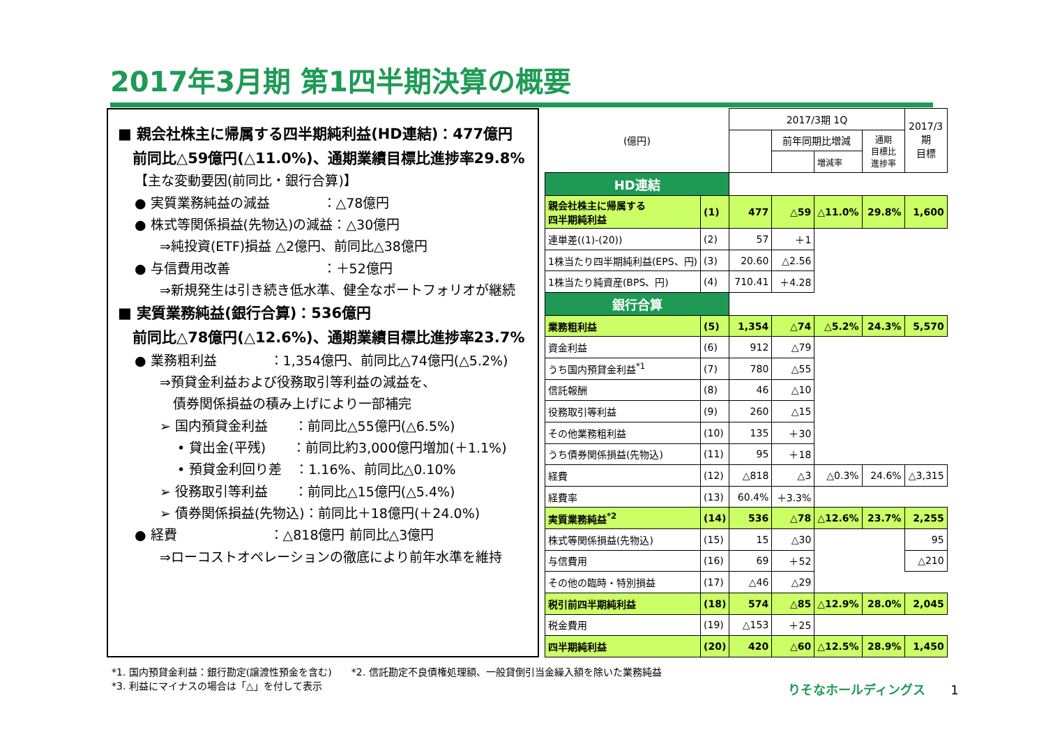2017年3月期 第1四半期決算の概要
■ 親会社株主に帰属する四半期純利益(HD連結)：477億円
　前同比△59億円(△11.0%)、通期業績目標比進捗率29.8%
【主な変動要因(前同比・銀行合算)】
● 実質業務純益の減益　　　　：△78億円
● 株式等関係損益(先物込)の減益：△30億円
⇒純投資(ETF)損益 △2億円、前同比△38億円
● 与信費用改善　　　　　　　：＋52億円
⇒新規発生は引き続き低水準、健全なポートフォリオが継続
■ 実質業務純益(銀行合算)：536億円
　前同比△78億円(△12.6%)、通期業績目標比進捗率23.7%
● 業務粗利益　　　　：1,354億円、前同比△74億円(△5.2%)
⇒預貸金利益および役務取引等利益の減益を、
　債券関係損益の積み上げにより一部補完
➢ 国内預貸金利益　　：前同比△55億円(△6.5%)
• 貸出金(平残)　　：前同比約3,000億円増加(＋1.1%)
• 預貸金利回り差　：1.16%、前同比△0.10%
➢ 役務取引等利益　　：前同比△15億円(△5.4%)
➢ 債券関係損益(先物込)：前同比＋18億円(＋24.0%)
● 経費　　　　　　　：△818億円 前同比△3億円
⇒ローコストオペレーションの徹底により前年水準を維持
| (億円) | | 2017/3期 1Q | | | | 2017/3期 目標 |
| | | | 前年同期比増減 | | 通期 目標比 進捗率 | |
| | | | | 増減率 | | |
| HD連結 | | | | | | |
| 親会社株主に帰属する 四半期純利益 | (1) | 477 | △59 | △11.0% | 29.8% | 1,600 |
| 連単差((1)-(20)) | (2) | 57 | ＋1 | | | |
| 1株当たり四半期純利益(EPS、円) | (3) | 20.60 | △2.56 | | | |
| 1株当たり純資産(BPS、円) | (4) | 710.41 | ＋4.28 | | | |
| 銀行合算 | | | | | | |
| 業務粗利益 | (5) | 1,354 | △74 | △5.2% | 24.3% | 5,570 |
| 資金利益 | (6) | 912 | △79 | | | |
| うち国内預貸金利益<sup>*1</sup> | (7) | 780 | △55 | | | |
| 信託報酬 | (8) | 46 | △10 | | | |
| 役務取引等利益 | (9) | 260 | △15 | | | |
| その他業務粗利益 | (10) | 135 | ＋30 | | | |
| うち債券関係損益(先物込) | (11) | 95 | ＋18 | | | |
| 経費 | (12) | △818 | △3 | △0.3% | 24.6% | △3,315 |
| 経費率 | (13) | 60.4% | ＋3.3% | | | |
| 実質業務純益<sup>*2</sup> | (14) | 536 | △78 | △12.6% | 23.7% | 2,255 |
| 株式等関係損益(先物込) | (15) | 15 | △30 | | | 95 |
| 与信費用 | (16) | 69 | ＋52 | | | △210 |
| その他の臨時・特別損益 | (17) | △46 | △29 | | | |
| 税引前四半期純利益 | (18) | 574 | △85 | △12.9% | 28.0% | 2,045 |
| 税金費用 | (19) | △153 | ＋25 | | | |
| 四半期純利益 | (20) | 420 | △60 | △12.5% | 28.9% | 1,450 |
*1. 国内預貸金利益：銀行勘定(譲渡性預金を含む)　　*2. 信託勘定不良債権処理額、一般貸倒引当金繰入額を除いた業務純益
*3. 利益にマイナスの場合は「△」を付して表示
りそなホールディングス 1